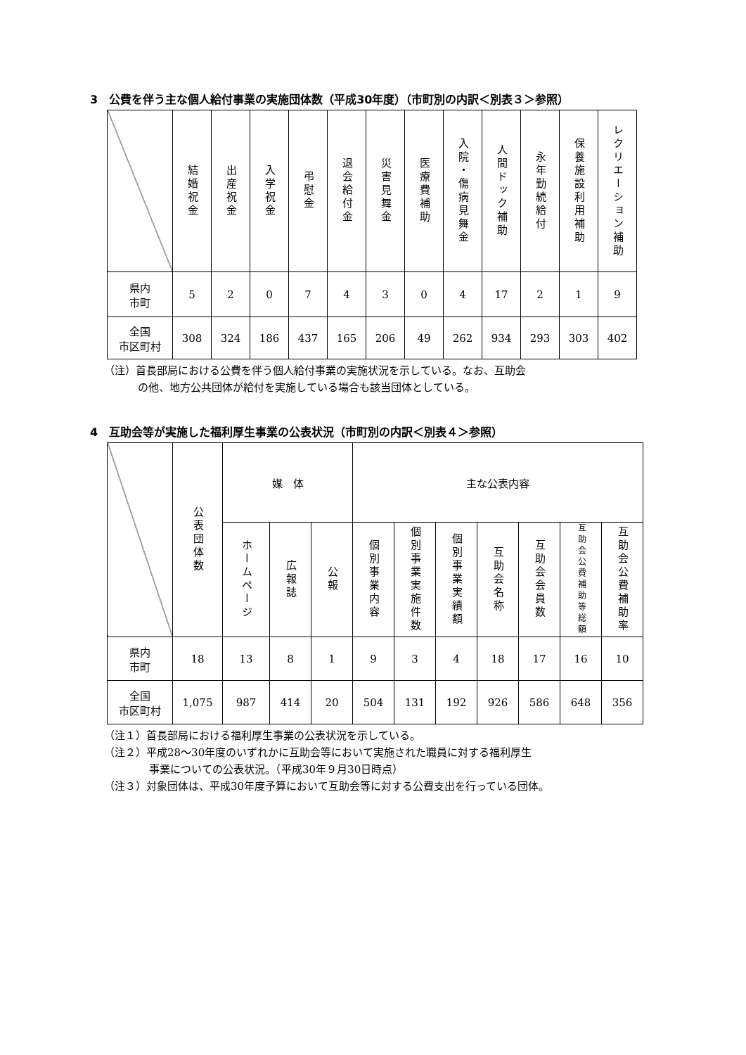3　公費を伴う主な個人給付事業の実施団体数（平成30年度）（市町別の内訳＜別表３＞参照）
| | 結婚祝金 | 出産祝金 | 入学祝金 | 弔慰金 | 退会給付金 | 災害見舞金 | 医療費補助 | 入院・傷病見舞金 | 人間ドック補助 | 永年勤続給付 | 保養施設利用補助 | レクリエーション補助 |
| --- | --- | --- | --- | --- | --- | --- | --- | --- | --- | --- | --- | --- |
| 県内 市町 | 5 | 2 | 0 | 7 | 4 | 3 | 0 | 4 | 17 | 2 | 1 | 9 |
| 全国 市区町村 | 308 | 324 | 186 | 437 | 165 | 206 | 49 | 262 | 934 | 293 | 303 | 402 |
（注）首長部局における公費を伴う個人給付事業の実施状況を示している。なお、互助会
の他、地方公共団体が給付を実施している場合も該当団体としている。
4　互助会等が実施した福利厚生事業の公表状況（市町別の内訳＜別表４＞参照）
| | 公表団体数 | 媒 体 | | | 主な公表内容 | | | | | | |
| --- | --- | --- | --- | --- | --- | --- | --- | --- | --- | --- | --- |
| | | ホームページ | 広報誌 | 公報 | 個別事業内容 | 個別事業実施件数 | 個別事業実績額 | 互助会名称 | 互助会会員数 | 互助会公費補助等総額 | 互助会公費補助率 |
| 県内 市町 | 18 | 13 | 8 | 1 | 9 | 3 | 4 | 18 | 17 | 16 | 10 |
| 全国 市区町村 | 1,075 | 987 | 414 | 20 | 504 | 131 | 192 | 926 | 586 | 648 | 356 |
（注１）首長部局における福利厚生事業の公表状況を示している。
（注２）平成28～30年度のいずれかに互助会等において実施された職員に対する福利厚生
事業についての公表状況。（平成30年９月30日時点）
（注３）対象団体は、平成30年度予算において互助会等に対する公費支出を行っている団体。